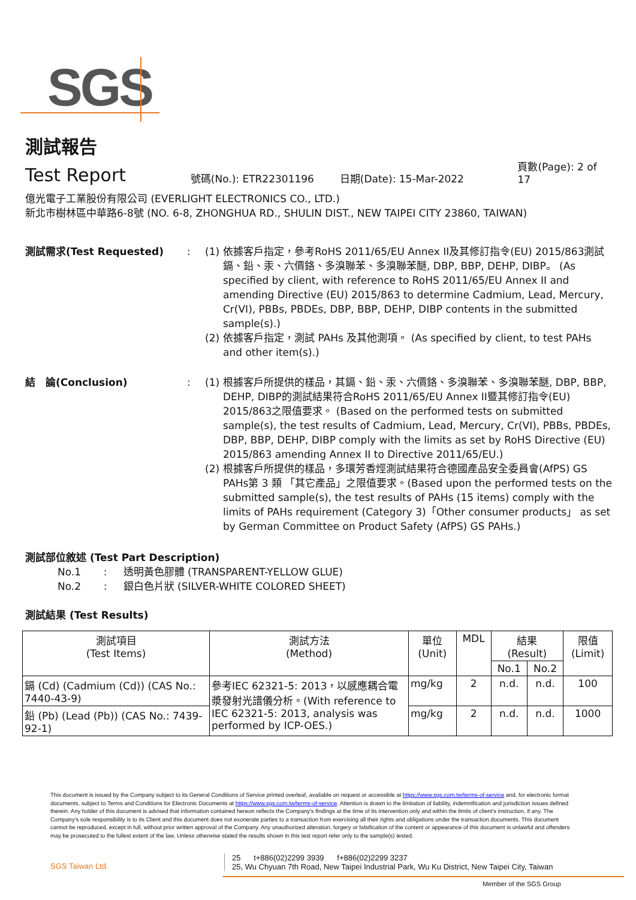SGS
測試報告
Test Report
號碼(No.): ETR22301196 日期(Date): 15-Mar-2022 頁數(Page): 2 of 17
億光電子工業股份有限公司 (EVERLIGHT ELECTRONICS CO., LTD.)
新北市樹林區中華路6-8號 (NO. 6-8, ZHONGHUA RD., SHULIN DIST., NEW TAIPEI CITY 23860, TAIWAN)
測試需求(Test Requested): (1) 依據客戶指定，參考RoHS 2011/65/EU Annex II及其修訂指令(EU) 2015/863測試鎘、鉛、汞、六價鉻、多溴聯苯、多溴聯苯醚, DBP, BBP, DEHP, DIBP。 (As specified by client, with reference to RoHS 2011/65/EU Annex II and amending Directive (EU) 2015/863 to determine Cadmium, Lead, Mercury, Cr(VI), PBBs, PBDEs, DBP, BBP, DEHP, DIBP contents in the submitted sample(s).) (2) 依據客戶指定，測試 PAHs 及其他測項。 (As specified by client, to test PAHs and other item(s).)
結　論(Conclusion): (1) 根據客戶所提供的樣品，其鎘、鉛、汞、六價鉻、多溴聯苯、多溴聯苯醚, DBP, BBP, DEHP, DIBP的測試結果符合RoHS 2011/65/EU Annex II暨其修訂指令(EU) 2015/863之限值要求。 (Based on the performed tests on submitted sample(s), the test results of Cadmium, Lead, Mercury, Cr(VI), PBBs, PBDEs, DBP, BBP, DEHP, DIBP comply with the limits as set by RoHS Directive (EU) 2015/863 amending Annex II to Directive 2011/65/EU.) (2) 根據客戶所提供的樣品，多環芳香烴測試結果符合德國產品安全委員會(AfPS) GS PAHs第 3 類 「其它產品」之限值要求。(Based upon the performed tests on the submitted sample(s), the test results of PAHs (15 items) comply with the limits of PAHs requirement (Category 3)「Other consumer products」 as set by German Committee on Product Safety (AfPS) GS PAHs.)
測試部位敘述 (Test Part Description)
No.1 : 透明黃色膠體 (TRANSPARENT-YELLOW GLUE)
No.2 : 銀白色片狀 (SILVER-WHITE COLORED SHEET)
測試結果 (Test Results)
| 測試項目 (Test Items) | 測試方法 (Method) | 單位 (Unit) | MDL | 結果 (Result) | | 限值 (Limit) |
| --- | --- | --- | --- | --- | --- | --- |
| | | | | No.1 | No.2 | |
| 鎘 (Cd) (Cadmium (Cd)) (CAS No.: 7440-43-9) | 參考IEC 62321-5: 2013，以感應耦合電漿發射光譜儀分析。(With reference to IEC 62321-5: 2013, analysis was performed by ICP-OES.) | mg/kg | 2 | n.d. | n.d. | 100 |
| 鉛 (Pb) (Lead (Pb)) (CAS No.: 7439-92-1) | | mg/kg | 2 | n.d. | n.d. | 1000 |
This document is issued by the Company subject to its General Conditions of Service printed overleaf, available on request or accessible at https://www.sgs.com.tw/terms-of-service and, for electronic format documents, subject to Terms and Conditions for Electronic Documents at https://www.sgs.com.tw/terms-of-service. Attention is drawn to the limitation of liability, indemnification and jurisdiction issues defined therein. Any holder of this document is advised that information contained hereon reflects the Company's findings at the time of its intervention only and within the limits of client's instruction, if any. The Company's sole responsibility is to its Client and this document does not exonerate parties to a transaction from exercising all their rights and obligations under the transaction documents. This document cannot be reproduced, except in full, without prior written approval of the Company. Any unauthorized alteration, forgery or falsification of the content or appearance of this document is unlawful and offenders may be prosecuted to the fullest extent of the law. Unless otherwise stated the results shown in this test report refer only to the sample(s) tested.
SGS Taiwan Ltd. 25 t+886(02)2299 3939 f+886(02)2299 3237
25, Wu Chyuan 7th Road, New Taipei Industrial Park, Wu Ku District, New Taipei City, Taiwan
Member of the SGS Group